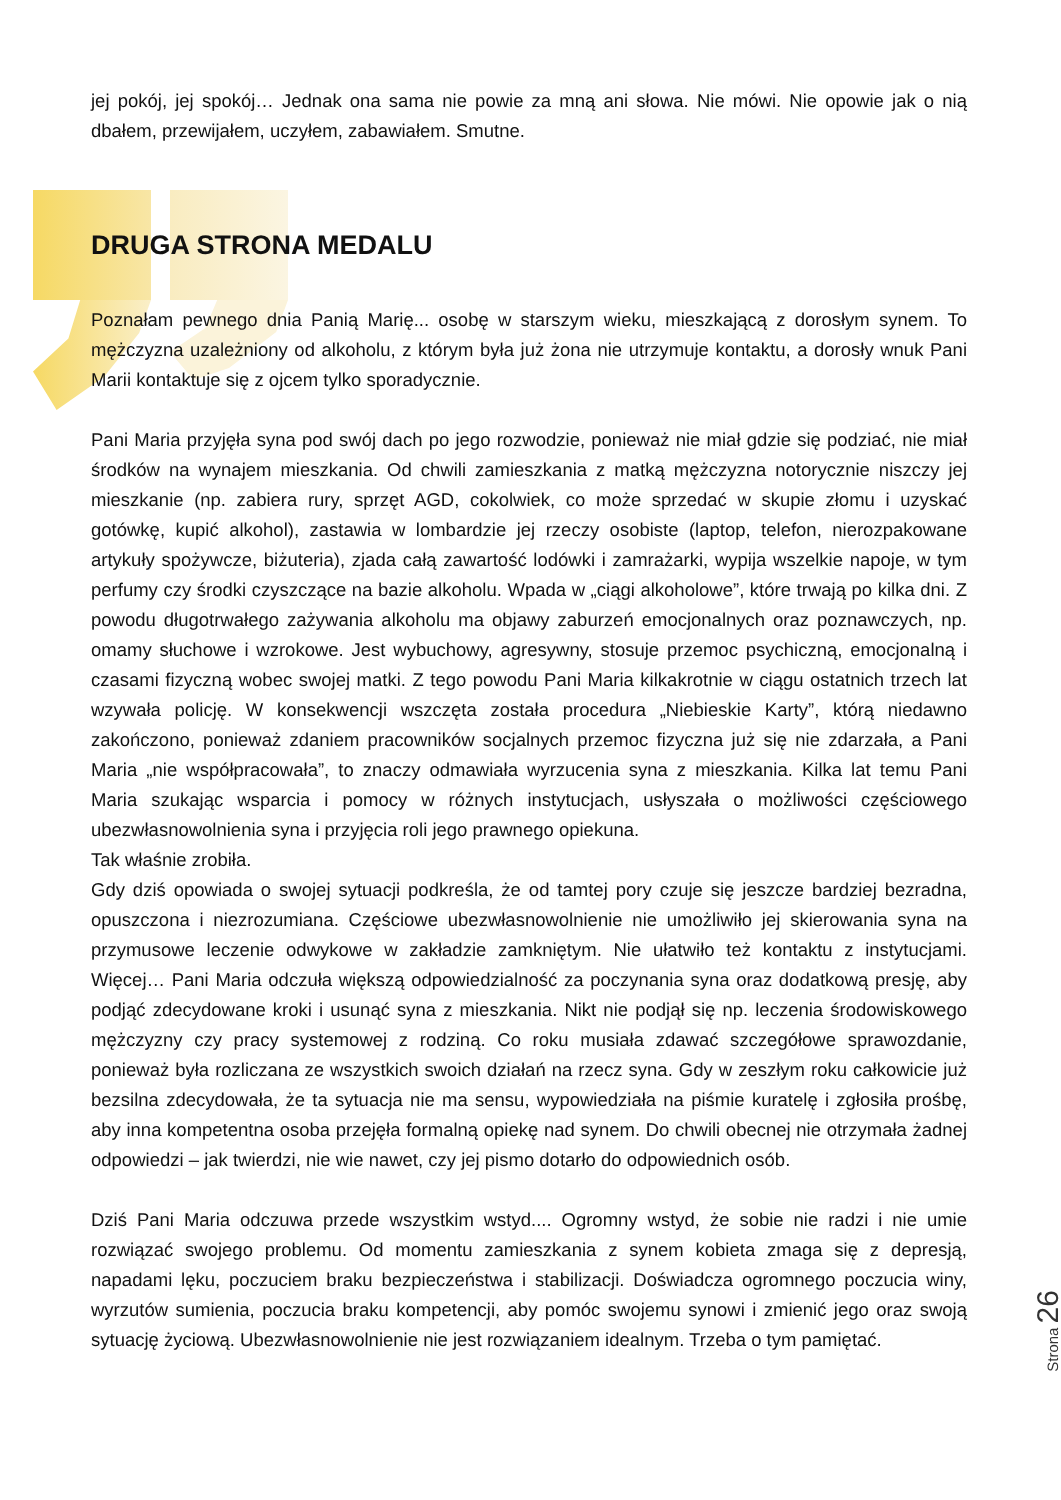jej pokój, jej spokój… Jednak ona sama nie powie za mną ani słowa. Nie mówi. Nie opowie jak o nią dbałem, przewijałem, uczyłem, zabawiałem. Smutne.
DRUGA STRONA MEDALU
Poznałam pewnego dnia Panią Marię... osobę w starszym wieku, mieszkającą z dorosłym synem. To mężczyzna uzależniony od alkoholu, z którym była już żona nie utrzymuje kontaktu, a dorosły wnuk Pani Marii kontaktuje się z ojcem tylko sporadycznie.
Pani Maria przyjęła syna pod swój dach po jego rozwodzie, ponieważ nie miał gdzie się podziać, nie miał środków na wynajem mieszkania. Od chwili zamieszkania z matką mężczyzna notorycznie niszczy jej mieszkanie (np. zabiera rury, sprzęt AGD, cokolwiek, co może sprzedać w skupie złomu i uzyskać gotówkę, kupić alkohol), zastawia w lombardzie jej rzeczy osobiste (laptop, telefon, nierozpakowane artykuły spożywcze, biżuteria), zjada całą zawartość lodówki i zamrażarki, wypija wszelkie napoje, w tym perfumy czy środki czyszczące na bazie alkoholu. Wpada w „ciągi alkoholowe”, które trwają po kilka dni. Z powodu długotrwałego zażywania alkoholu ma objawy zaburzeń emocjonalnych oraz poznawczych, np. omamy słuchowe i wzrokowe. Jest wybuchowy, agresywny, stosuje przemoc psychiczną, emocjonalną i czasami fizyczną wobec swojej matki. Z tego powodu Pani Maria kilkakrotnie w ciągu ostatnich trzech lat wzywała policję. W konsekwencji wszczęta została procedura „Niebieskie Karty”, którą niedawno zakończono, ponieważ zdaniem pracowników socjalnych przemoc fizyczna już się nie zdarzała, a Pani Maria „nie współpracowała”, to znaczy odmawiała wyrzucenia syna z mieszkania. Kilka lat temu Pani Maria szukając wsparcia i pomocy w różnych instytucjach, usłyszała o możliwości częściowego ubezwłasnowolnienia syna i przyjęcia roli jego prawnego opiekuna.
Tak właśnie zrobiła.
Gdy dziś opowiada o swojej sytuacji podkreśla, że od tamtej pory czuje się jeszcze bardziej bezradna, opuszczona i niezrozumiana. Częściowe ubezwłasnowolnienie nie umożliwiło jej skierowania syna na przymusowe leczenie odwykowe w zakładzie zamkniętym. Nie ułatwiło też kontaktu z instytucjami. Więcej… Pani Maria odczuła większą odpowiedzialność za poczynania syna oraz dodatkową presję, aby podjąć zdecydowane kroki i usunąć syna z mieszkania. Nikt nie podjął się np. leczenia środowiskowego mężczyzny czy pracy systemowej z rodziną. Co roku musiała zdawać szczegółowe sprawozdanie, ponieważ była rozliczana ze wszystkich swoich działań na rzecz syna. Gdy w zeszłym roku całkowicie już bezsilna zdecydowała, że ta sytuacja nie ma sensu, wypowiedziała na piśmie kuratelę i zgłosiła prośbę, aby inna kompetentna osoba przejęła formalną opiekę nad synem. Do chwili obecnej nie otrzymała żadnej odpowiedzi – jak twierdzi, nie wie nawet, czy jej pismo dotarło do odpowiednich osób.
Dziś Pani Maria odczuwa przede wszystkim wstyd.... Ogromny wstyd, że sobie nie radzi i nie umie rozwiązać swojego problemu. Od momentu zamieszkania z synem kobieta zmaga się z depresją, napadami lęku, poczuciem braku bezpieczeństwa i stabilizacji. Doświadcza ogromnego poczucia winy, wyrzutów sumienia, poczucia braku kompetencji, aby pomóc swojemu synowi i zmienić jego oraz swoją sytuację życiową. Ubezwłasnowolnienie nie jest rozwiązaniem idealnym. Trzeba o tym pamiętać.
Strona 26